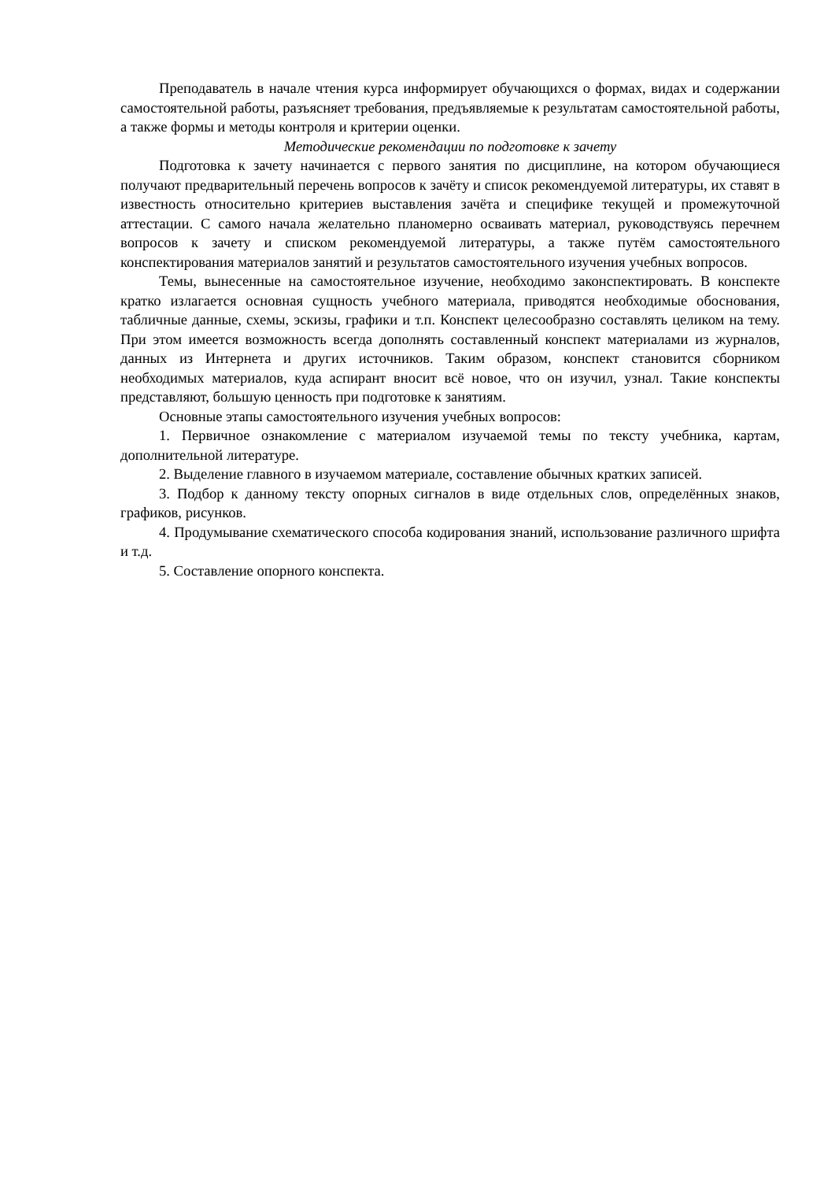Преподаватель в начале чтения курса информирует обучающихся о формах, видах и содержании самостоятельной работы, разъясняет требования, предъявляемые к результатам самостоятельной работы, а также формы и методы контроля и критерии оценки.
Методические рекомендации по подготовке к зачету
Подготовка к зачету начинается с первого занятия по дисциплине, на котором обучающиеся получают предварительный перечень вопросов к зачёту и список рекомендуемой литературы, их ставят в известность относительно критериев выставления зачёта и специфике текущей и промежуточной аттестации. С самого начала желательно планомерно осваивать материал, руководствуясь перечнем вопросов к зачету и списком рекомендуемой литературы, а также путём самостоятельного конспектирования материалов занятий и результатов самостоятельного изучения учебных вопросов.
Темы, вынесенные на самостоятельное изучение, необходимо законспектировать. В конспекте кратко излагается основная сущность учебного материала, приводятся необходимые обоснования, табличные данные, схемы, эскизы, графики и т.п. Конспект целесообразно составлять целиком на тему. При этом имеется возможность всегда дополнять составленный конспект материалами из журналов, данных из Интернета и других источников. Таким образом, конспект становится сборником необходимых материалов, куда аспирант вносит всё новое, что он изучил, узнал. Такие конспекты представляют, большую ценность при подготовке к занятиям.
Основные этапы самостоятельного изучения учебных вопросов:
1. Первичное ознакомление с материалом изучаемой темы по тексту учебника, картам, дополнительной литературе.
2. Выделение главного в изучаемом материале, составление обычных кратких записей.
3. Подбор к данному тексту опорных сигналов в виде отдельных слов, определённых знаков, графиков, рисунков.
4. Продумывание схематического способа кодирования знаний, использование различного шрифта и т.д.
5. Составление опорного конспекта.